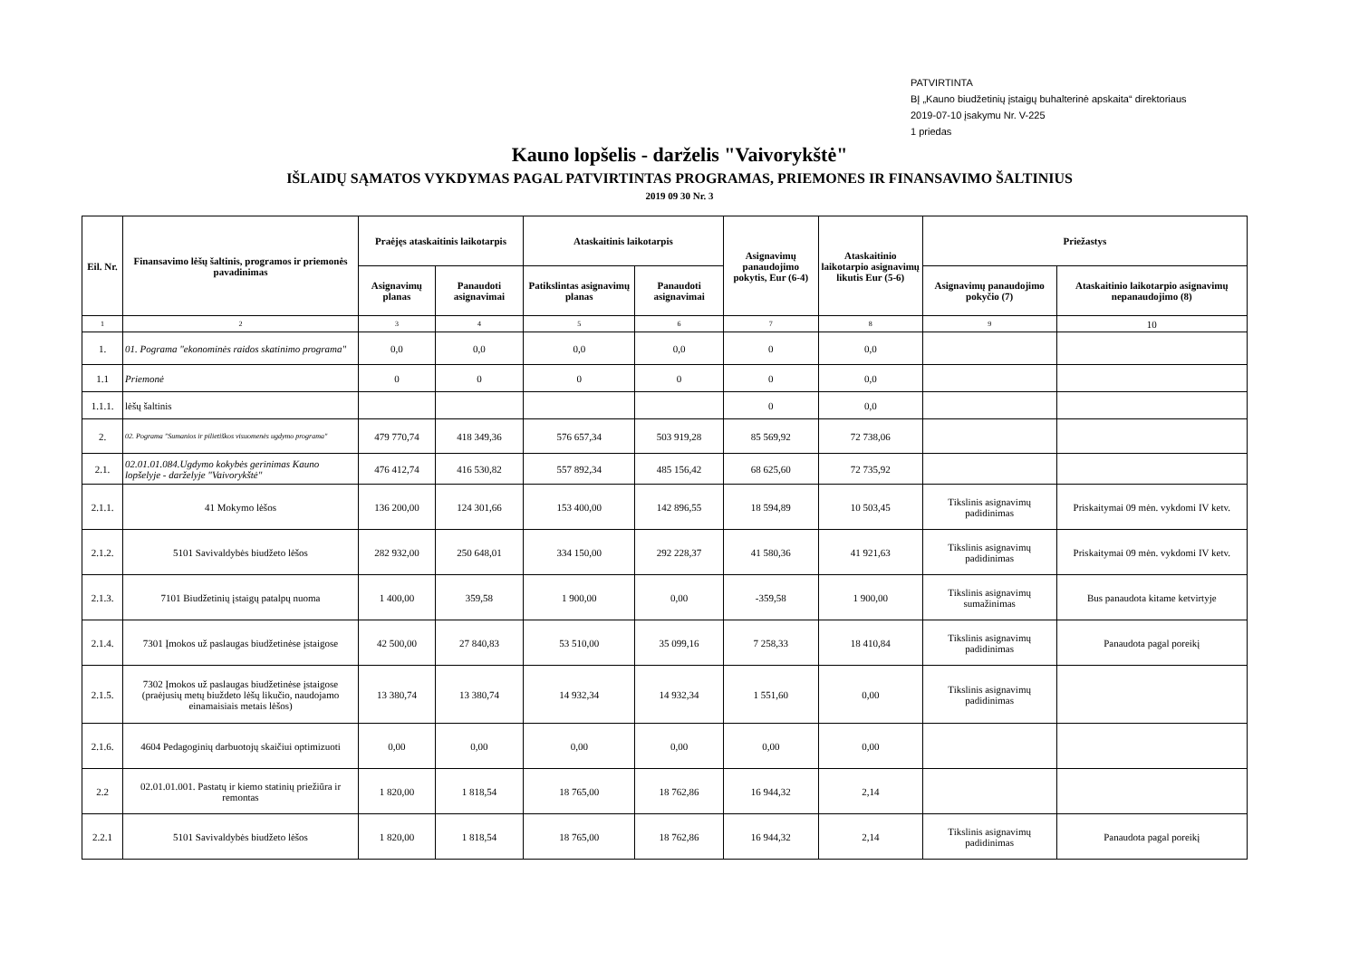PATVIRTINTA
BĮ „Kauno biudžetinių įstaigų buhalterinė apskaita“ direktoriaus
2019-07-10 įsakymu Nr. V-225
1 priedas
Kauno lopšelis - darželis "Vaivorykštė"
IŠLAIDŲ SĄMATOS VYKDYMAS PAGAL PATVIRTINTAS PROGRAMAS, PRIEMONES IR FINANSAVIMO ŠALTINIUS
2019 09 30 Nr. 3
| Eil. Nr. | Finansavimo lėšų šaltinis, programos ir priemonės pavadinimas | Praėjęs ataskaitinis laikotarpis | | Ataskaitinis laikotarpis | | Asignavimų panaudojimo pokytis, Eur (6-4) | Ataskaitinio laikotarpio asignavimų likutis Eur (5-6) | Priežastys | |
| --- | --- | --- | --- | --- | --- | --- | --- | --- | --- |
| | | Asignavimų planas | Panaudoti asignavimai | Patikslintas asignavimų planas | Panaudoti asignavimai | | | Asignavimų panaudojimo pokyčio (7) | Ataskaitinio laikotarpio asignavimų nepanaudojimo (8) |
| 1 | 2 | 3 | 4 | 5 | 6 | 7 | 8 | 9 | 10 |
| 1. | 01. Pograma "ekonominės raidos skatinimo programa" | 0,0 | 0,0 | 0,0 | 0,0 | 0 | 0,0 | | |
| 1.1 | Priemonė | 0 | 0 | 0 | 0 | 0 | 0,0 | | |
| 1.1.1. | lėšų šaltinis | | | | | 0 | 0,0 | | |
| 2. | 02. Pograma "Sumanios ir pilietiškos visuomenės ugdymo programa" | 479 770,74 | 418 349,36 | 576 657,34 | 503 919,28 | 85 569,92 | 72 738,06 | | |
| 2.1. | 02.01.01.084.Ugdymo kokybės gerinimas Kauno lopšelyje - darželyje "Vaivorykštė" | 476 412,74 | 416 530,82 | 557 892,34 | 485 156,42 | 68 625,60 | 72 735,92 | | |
| 2.1.1. | 41 Mokymo lėšos | 136 200,00 | 124 301,66 | 153 400,00 | 142 896,55 | 18 594,89 | 10 503,45 | Tikslinis asignavimų padidinimas | Priskaitymai 09 mėn. vykdomi IV ketv. |
| 2.1.2. | 5101 Savivaldybės biudžeto lėšos | 282 932,00 | 250 648,01 | 334 150,00 | 292 228,37 | 41 580,36 | 41 921,63 | Tikslinis asignavimų padidinimas | Priskaitymai 09 mėn. vykdomi IV ketv. |
| 2.1.3. | 7101 Biudžetinių įstaigų patalpų nuoma | 1 400,00 | 359,58 | 1 900,00 | 0,00 | -359,58 | 1 900,00 | Tikslinis asignavimų sumažinimas | Bus panaudota kitame ketvirtyje |
| 2.1.4. | 7301 Įmokos už paslaugas biudžetinėse įstaigose | 42 500,00 | 27 840,83 | 53 510,00 | 35 099,16 | 7 258,33 | 18 410,84 | Tikslinis asignavimų padidinimas | Panaudota pagal poreikį |
| 2.1.5. | 7302 Įmokos už paslaugas biudžetinėse įstaigose (praėjusių metų biuždeto lėšų likučio, naudojamo einamaisiais metais lėšos) | 13 380,74 | 13 380,74 | 14 932,34 | 14 932,34 | 1 551,60 | 0,00 | Tikslinis asignavimų padidinimas | |
| 2.1.6. | 4604 Pedagoginių darbuotojų skaičiui optimizuoti | 0,00 | 0,00 | 0,00 | 0,00 | 0,00 | 0,00 | | |
| 2.2 | 02.01.01.001. Pastatų ir kiemo statinių priežiūra ir remontas | 1 820,00 | 1 818,54 | 18 765,00 | 18 762,86 | 16 944,32 | 2,14 | | |
| 2.2.1 | 5101 Savivaldybės biudžeto lėšos | 1 820,00 | 1 818,54 | 18 765,00 | 18 762,86 | 16 944,32 | 2,14 | Tikslinis asignavimų padidinimas | Panaudota pagal poreikį |